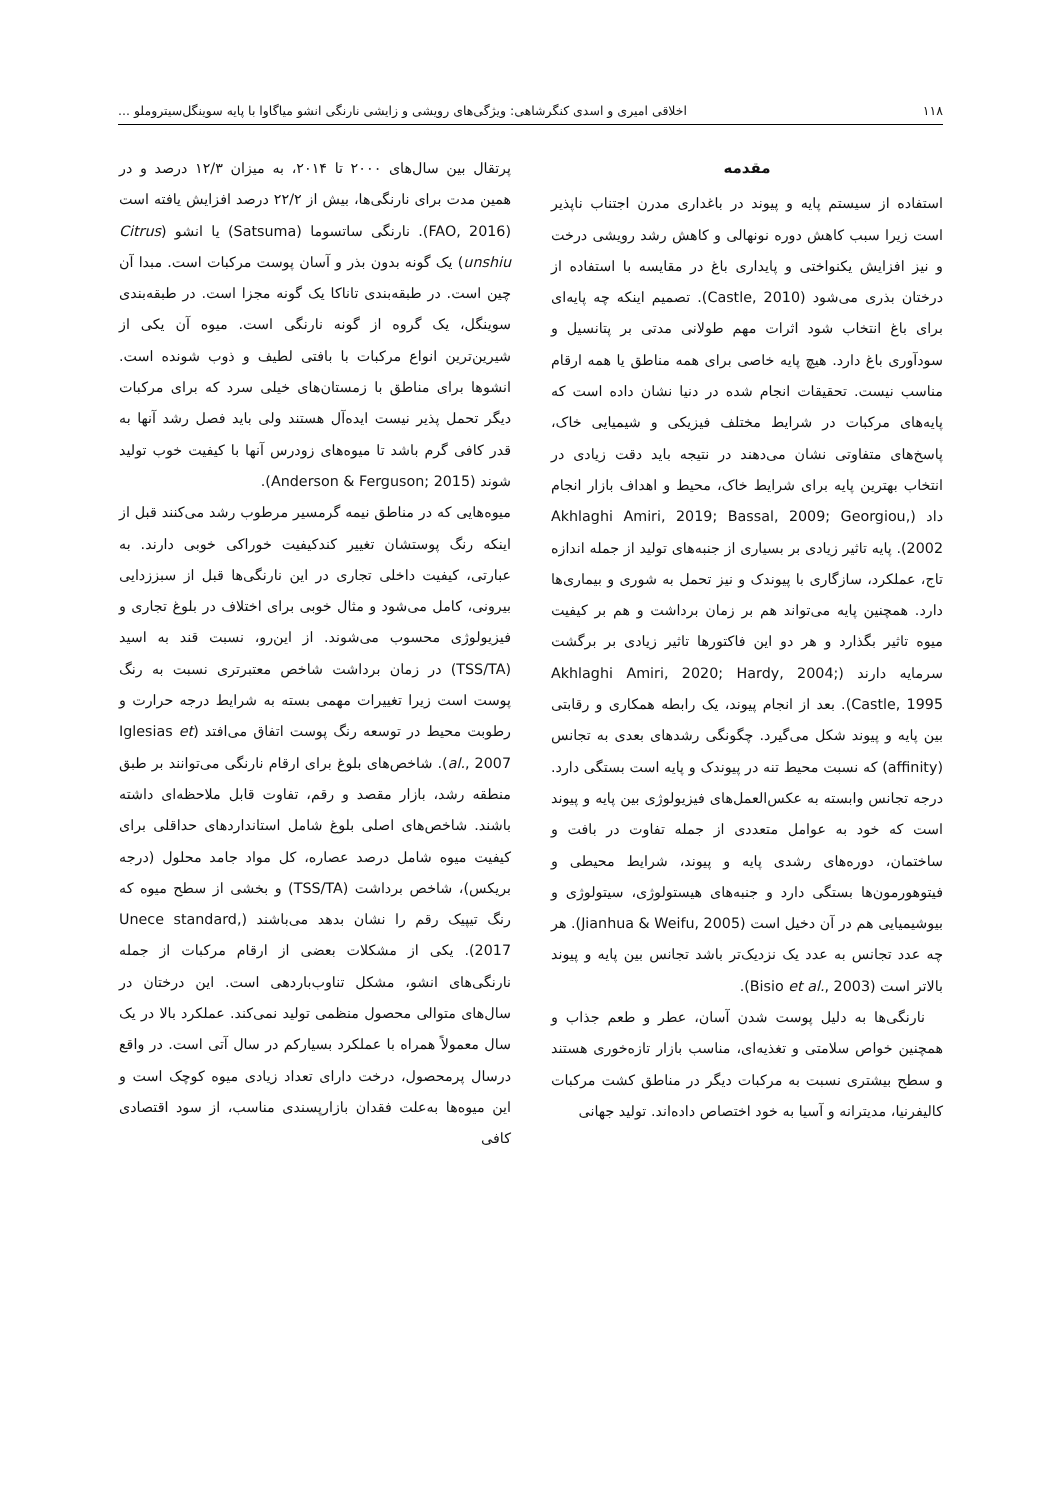۱۱۸ اخلاقی امیری و اسدی کنگرشاهی: ویژگی‌های رویشی و زایشی نارنگی انشو میاگاوا با پایه سوینگل‌سیتروملو ...
مقدمه
استفاده از سیستم پایه و پیوند در باغداری مدرن اجتناب ناپذیر است زیرا سبب کاهش دوره نونهالی و کاهش رشد رویشی درخت و نیز افزایش یکنواختی و پایداری باغ در مقایسه با استفاده از درختان بذری می‌شود (Castle, 2010). تصمیم اینکه چه پایه‌ای برای باغ انتخاب شود اثرات مهم طولانی مدتی بر پتانسیل و سودآوری باغ دارد. هیچ پایه خاصی برای همه مناطق یا همه ارقام مناسب نیست. تحقیقات انجام شده در دنیا نشان داده است که پایه‌های مرکبات در شرایط مختلف فیزیکی و شیمیایی خاک، پاسخ‌های متفاوتی نشان می‌دهند در نتیجه باید دقت زیادی در انتخاب بهترین پایه برای شرایط خاک، محیط و اهداف بازار انجام داد (Akhlaghi Amiri, 2019; Bassal, 2009; Georgiou, 2002). پایه تاثیر زیادی بر بسیاری از جنبه‌های تولید از جمله اندازه تاج، عملکرد، سازگاری با پیوندک و نیز تحمل به شوری و بیماری‌ها دارد. همچنین پایه می‌تواند هم بر زمان برداشت و هم بر کیفیت میوه تاثیر بگذارد و هر دو این فاکتورها تاثیر زیادی بر برگشت سرمایه دارند (Akhlaghi Amiri, 2020; Hardy, 2004; Castle, 1995). بعد از انجام پیوند، یک رابطه همکاری و رقابتی بین پایه و پیوند شکل می‌گیرد. چگونگی رشدهای بعدی به تجانس (affinity) که نسبت محیط تنه در پیوندک و پایه است بستگی دارد. درجه تجانس وابسته به عکس‌العمل‌های فیزیولوژی بین پایه و پیوند است که خود به عوامل متعددی از جمله تفاوت در بافت و ساختمان، دوره‌های رشدی پایه و پیوند، شرایط محیطی و فیتوهورمون‌ها بستگی دارد و جنبه‌های هیستولوژی، سیتولوژی و بیوشیمیایی هم در آن دخیل است (Jianhua & Weifu, 2005). هر چه عدد تجانس به عدد یک نزدیک‌تر باشد تجانس بین پایه و پیوند بالاتر است (Bisio et al., 2003).
نارنگی‌ها به دلیل پوست شدن آسان، عطر و طعم جذاب و همچنین خواص سلامتی و تغذیه‌ای، مناسب بازار تازه‌خوری هستند و سطح بیشتری نسبت به مرکبات دیگر در مناطق کشت مرکبات کالیفرنیا، مدیترانه و آسیا به خود اختصاص داده‌اند. تولید جهانی
پرتقال بین سال‌های ۲۰۰۰ تا ۲۰۱۴، به میزان ۱۲/۳ درصد و در همین مدت برای نارنگی‌ها، بیش از ۲۲/۲ درصد افزایش یافته است (FAO, 2016). نارنگی ساتسوما (Satsuma) یا انشو (Citrus unshiu) یک گونه بدون بذر و آسان پوست مرکبات است. مبدا آن چین است. در طبقه‌بندی تاناکا یک گونه مجزا است. در طبقه‌بندی سوینگل، یک گروه از گونه نارنگی است. میوه آن یکی از شیرین‌ترین انواع مرکبات با بافتی لطیف و ذوب شونده است. انشوها برای مناطق با زمستان‌های خیلی سرد که برای مرکبات دیگر تحمل پذیر نیست ایده‌آل هستند ولی باید فصل رشد آنها به قدر کافی گرم باشد تا میوه‌های زودرس آنها با کیفیت خوب تولید شوند (Anderson & Ferguson; 2015).
میوه‌هایی که در مناطق نیمه گرمسیر مرطوب رشد می‌کنند قبل از اینکه رنگ پوستشان تغییر کندکیفیت خوراکی خوبی دارند. به عبارتی، کیفیت داخلی تجاری در این نارنگی‌ها قبل از سبززدایی بیرونی، کامل می‌شود و مثال خوبی برای اختلاف در بلوغ تجاری و فیزیولوژی محسوب می‌شوند. از این‌رو، نسبت قند به اسید (TSS/TA) در زمان برداشت شاخص معتبرتری نسبت به رنگ پوست است زیرا تغییرات مهمی بسته به شرایط درجه حرارت و رطوبت محیط در توسعه رنگ پوست اتفاق می‌افتد (Iglesias et al., 2007). شاخص‌های بلوغ برای ارقام نارنگی می‌توانند بر طبق منطقه رشد، بازار مقصد و رقم، تفاوت قابل ملاحظه‌ای داشته باشند. شاخص‌های اصلی بلوغ شامل استانداردهای حداقلی برای کیفیت میوه شامل درصد عصاره، کل مواد جامد محلول (درجه بریکس)، شاخص برداشت (TSS/TA) و بخشی از سطح میوه که رنگ تیپیک رقم را نشان بدهد می‌باشند (Unece standard, 2017). یکی از مشکلات بعضی از ارقام مرکبات از جمله نارنگی‌های انشو، مشکل تناوب‌باردهی است. این درختان در سال‌های متوالی محصول منظمی تولید نمی‌کند. عملکرد بالا در یک سال معمولاً همراه با عملکرد بسیارکم در سال آتی است. در واقع درسال پرمحصول، درخت دارای تعداد زیادی میوه کوچک است و این میوه‌ها به‌علت فقدان بازارپسندی مناسب، از سود اقتصادی کافی